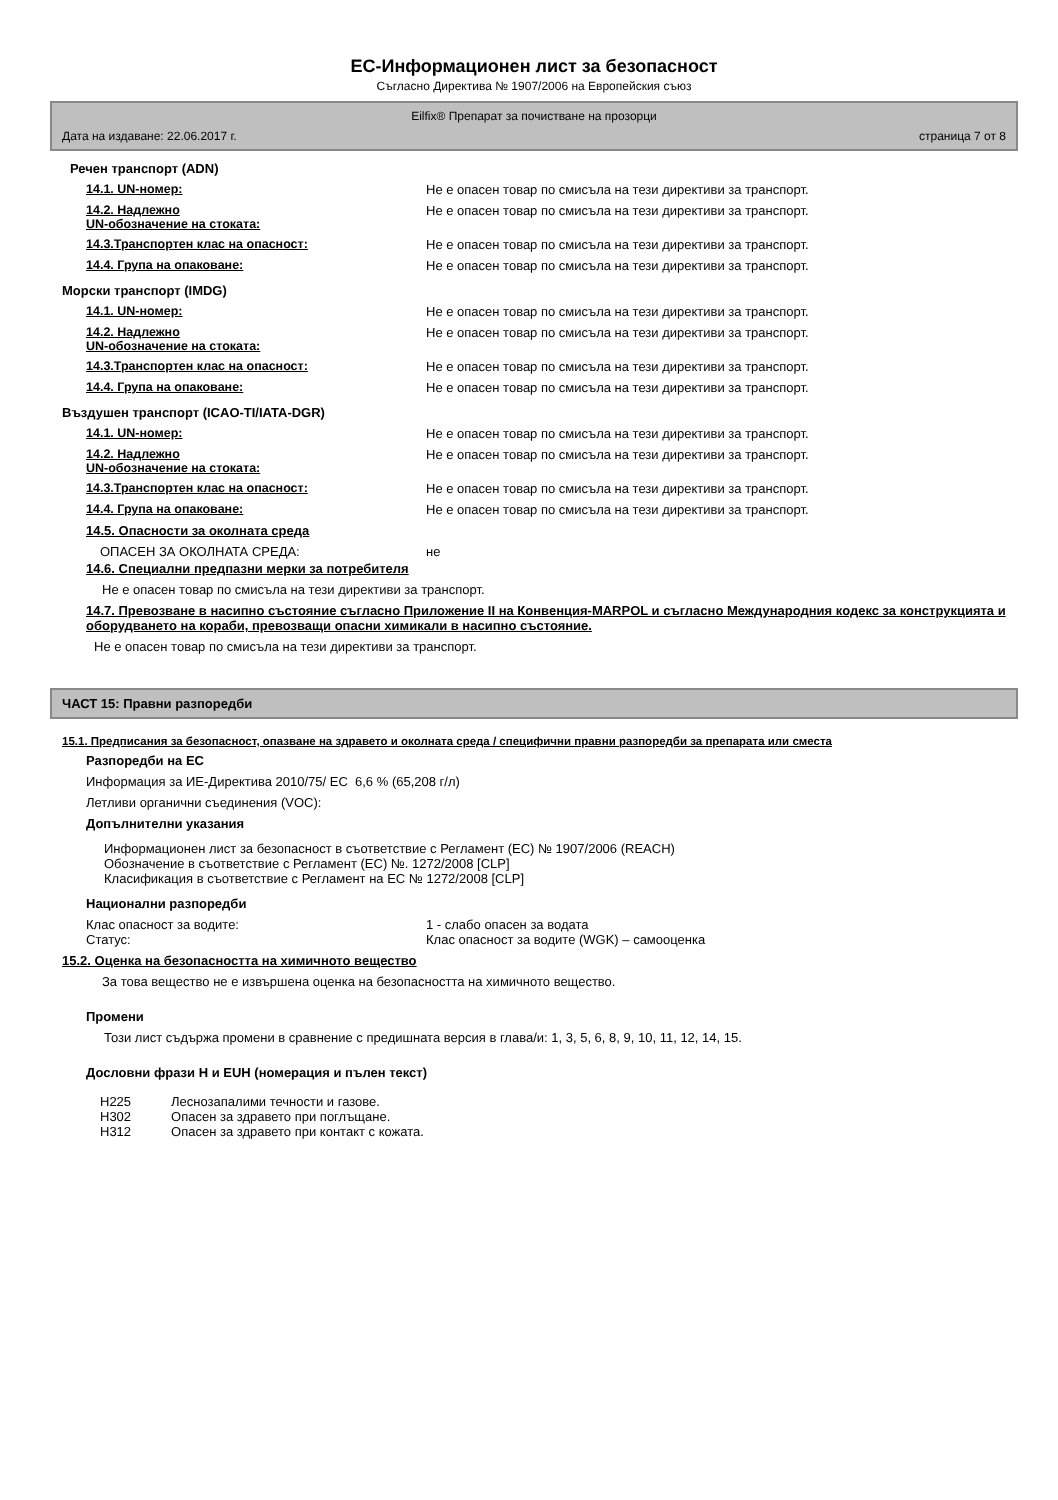ЕС-Информационен лист за безопасност
Съгласно Директива № 1907/2006 на Европейския съюз
Eilfix® Препарат за почистване на прозорци
Дата на издаване: 22.06.2017 г. страница 7 от 8
Речен транспорт (ADN)
14.1. UN-номер: Не е опасен товар по смисъла на тези директиви за транспорт.
14.2. Надлежно
UN-обозначение на стоката:
Не е опасен товар по смисъла на тези директиви за транспорт.
14.3.Транспортен клас на опасност: Не е опасен товар по смисъла на тези директиви за транспорт.
14.4. Група на опаковане: Не е опасен товар по смисъла на тези директиви за транспорт.
Морски транспорт (IMDG)
14.1. UN-номер: Не е опасен товар по смисъла на тези директиви за транспорт.
14.2. Надлежно
UN-обозначение на стоката:
Не е опасен товар по смисъла на тези директиви за транспорт.
14.3.Транспортен клас на опасност: Не е опасен товар по смисъла на тези директиви за транспорт.
14.4. Група на опаковане: Не е опасен товар по смисъла на тези директиви за транспорт.
Въздушен транспорт (ICAO-TI/IATA-DGR)
14.1. UN-номер: Не е опасен товар по смисъла на тези директиви за транспорт.
14.2. Надлежно
UN-обозначение на стоката:
Не е опасен товар по смисъла на тези директиви за транспорт.
14.3.Транспортен клас на опасност: Не е опасен товар по смисъла на тези директиви за транспорт.
14.4. Група на опаковане: Не е опасен товар по смисъла на тези директиви за транспорт.
14.5. Опасности за околната среда
ОПАСЕН ЗА ОКОЛНАТА СРЕДА: не
14.6. Специални предпазни мерки за потребителя
Не е опасен товар по смисъла на тези директиви за транспорт.
14.7. Превозване в насипно състояние съгласно Приложение II на Конвенция-MARPOL и съгласно Международния кодекс за конструкцията и оборудването на кораби, превозващи опасни химикали в насипно състояние.
Не е опасен товар по смисъла на тези директиви за транспорт.
ЧАСТ 15: Правни разпоредби
15.1. Предписания за безопасност, опазване на здравето и околната среда / специфични правни разпоредби за препарата или сместа
Разпоредби на ЕС
Информация за ИЕ-Директива 2010/75/ ЕС 6,6 % (65,208 г/л)
Летливи органични съединения (VOC):
Допълнителни указания
Информационен лист за безопасност в съответствие с Регламент (ЕС) № 1907/2006 (REACH)
Обозначение в съответствие с Регламент (ЕС) №. 1272/2008 [CLP]
Класификация в съответствие с Регламент на ЕС № 1272/2008 [CLP]
Национални разпоредби
Клас опасност за водите: 1 - слабо опасен за водата
Статус: Клас опасност за водите (WGK) – самооценка
15.2. Оценка на безопасността на химичното вещество
За това вещество не е извършена оценка на безопасността на химичното вещество.
Промени
Този лист съдържа промени в сравнение с предишната версия в глава/и: 1, 3, 5, 6, 8, 9, 10, 11, 12, 14, 15.
Дословни фрази H и EUH (номерация и пълен текст)
| H225 | Леснозапалими течности и газове. |
| H302 | Опасен за здравето при поглъщане. |
| H312 | Опасен за здравето при контакт с кожата. |